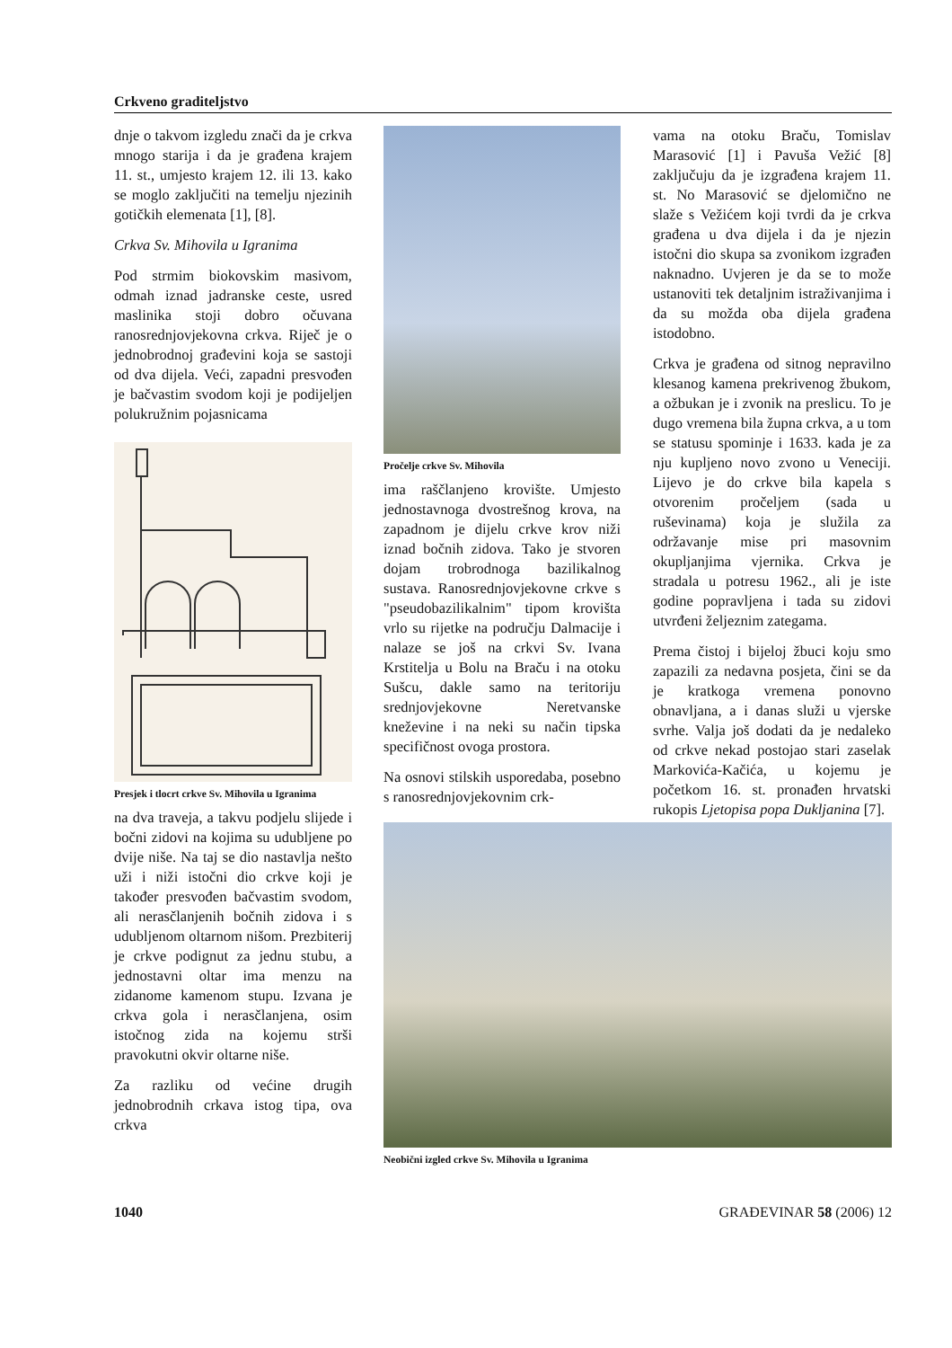Crkveno graditeljstvo
dnje o takvom izgledu znači da je crkva mnogo starija i da je građena krajem 11. st., umjesto krajem 12. ili 13. kako se moglo zaključiti na temelju njezinih gotičkih elemenata [1], [8].
Crkva Sv. Mihovila u Igranima
Pod strmim biokovskim masivom, odmah iznad jadranske ceste, usred maslinika stoji dobro očuvana ranosrednjovjekovna crkva. Riječ je o jednobrodnoj građevini koja se sastoji od dva dijela. Veći, zapadni presvođen je bačvastim svodom koji je podijeljen polukružnim pojasnicama
Presjek i tlocrt crkve Sv. Mihovila u Igranima
na dva traveja, a takvu podjelu slijede i bočni zidovi na kojima su udubljene po dvije niše. Na taj se dio nastavlja nešto uži i niži istočni dio crkve koji je također presvođen bačvastim svodom, ali nerasčlanjenih bočnih zidova i s udubljenom oltarnom nišom. Prezbiterij je crkve podignut za jednu stubu, a jednostavni oltar ima menzu na zidanome kamenom stupu. Izvana je crkva gola i nerasčlanjena, osim istočnog zida na kojemu strši pravokutni okvir oltarne niše.
Za razliku od većine drugih jednobrodnih crkava istog tipa, ova crkva
Pročelje crkve Sv. Mihovila
ima raščlanjeno krovište. Umjesto jednostavnoga dvostrešnog krova, na zapadnom je dijelu crkve krov niži iznad bočnih zidova. Tako je stvoren dojam trobrodnoga bazilikalnog sustava. Ranosrednjovjekovne crkve s "pseudobazilikalnim" tipom krovišta vrlo su rijetke na području Dalmacije i nalaze se još na crkvi Sv. Ivana Krstitelja u Bolu na Braču i na otoku Sušcu, dakle samo na teritoriju srednjovjekovne Neretvanske kneževine i na neki su način tipska specifičnost ovoga prostora.
Na osnovi stilskih usporedaba, posebno s ranosrednjovjekovnim crk-
vama na otoku Braču, Tomislav Marasović [1] i Pavuša Vežić [8] zaključuju da je izgrađena krajem 11. st. No Marasović se djelomično ne slaže s Vežićem koji tvrdi da je crkva građena u dva dijela i da je njezin istočni dio skupa sa zvonikom izgrađen naknadno. Uvjeren je da se to može ustanoviti tek detaljnim istraživanjima i da su možda oba dijela građena istodobno.
Crkva je građena od sitnog nepravilno klesanog kamena prekrivenog žbukom, a ožbukan je i zvonik na preslicu. To je dugo vremena bila župna crkva, a u tom se statusu spominje i 1633. kada je za nju kupljeno novo zvono u Veneciji. Lijevo je do crkve bila kapela s otvorenim pročeljem (sada u ruševinama) koja je služila za održavanje mise pri masovnim okupljanjima vjernika. Crkva je stradala u potresu 1962., ali je iste godine popravljena i tada su zidovi utvrđeni željeznim zategama.
Prema čistoj i bijeloj žbuci koju smo zapazili za nedavna posjeta, čini se da je kratkoga vremena ponovno obnavljana, a i danas služi u vjerske svrhe. Valja još dodati da je nedaleko od crkve nekad postojao stari zaselak Markovića-Kačića, u kojemu je početkom 16. st. pronađen hrvatski rukopis Ljetopisa popa Dukljanina [7].
Neobični izgled crkve Sv. Mihovila u Igranima
1040 GRAĐEVINAR 58 (2006) 12